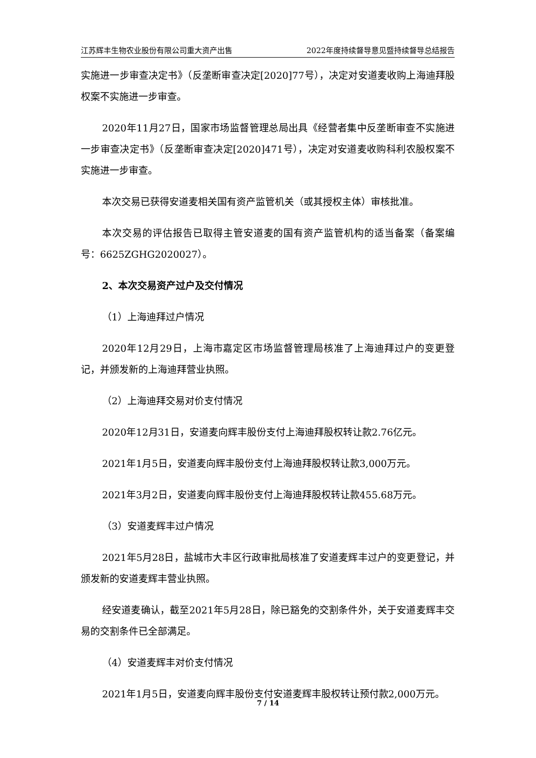江苏辉丰生物农业股份有限公司重大资产出售 2022年度持续督导意见暨持续督导总结报告
实施进一步审查决定书》（反垄断审查决定[2020]77号），决定对安道麦收购上海迪拜股权案不实施进一步审查。
2020年11月27日，国家市场监督管理总局出具《经营者集中反垄断审查不实施进一步审查决定书》（反垄断审查决定[2020]471号），决定对安道麦收购科利农股权案不实施进一步审查。
本次交易已获得安道麦相关国有资产监管机关（或其授权主体）审核批准。
本次交易的评估报告已取得主管安道麦的国有资产监管机构的适当备案（备案编号：6625ZGHG2020027）。
2、本次交易资产过户及交付情况
（1）上海迪拜过户情况
2020年12月29日，上海市嘉定区市场监督管理局核准了上海迪拜过户的变更登记，并颁发新的上海迪拜营业执照。
（2）上海迪拜交易对价支付情况
2020年12月31日，安道麦向辉丰股份支付上海迪拜股权转让款2.76亿元。
2021年1月5日，安道麦向辉丰股份支付上海迪拜股权转让款3,000万元。
2021年3月2日，安道麦向辉丰股份支付上海迪拜股权转让款455.68万元。
（3）安道麦辉丰过户情况
2021年5月28日，盐城市大丰区行政审批局核准了安道麦辉丰过户的变更登记，并颁发新的安道麦辉丰营业执照。
经安道麦确认，截至2021年5月28日，除已豁免的交割条件外，关于安道麦辉丰交易的交割条件已全部满足。
（4）安道麦辉丰对价支付情况
2021年1月5日，安道麦向辉丰股份支付安道麦辉丰股权转让预付款2,000万元。
7 / 14